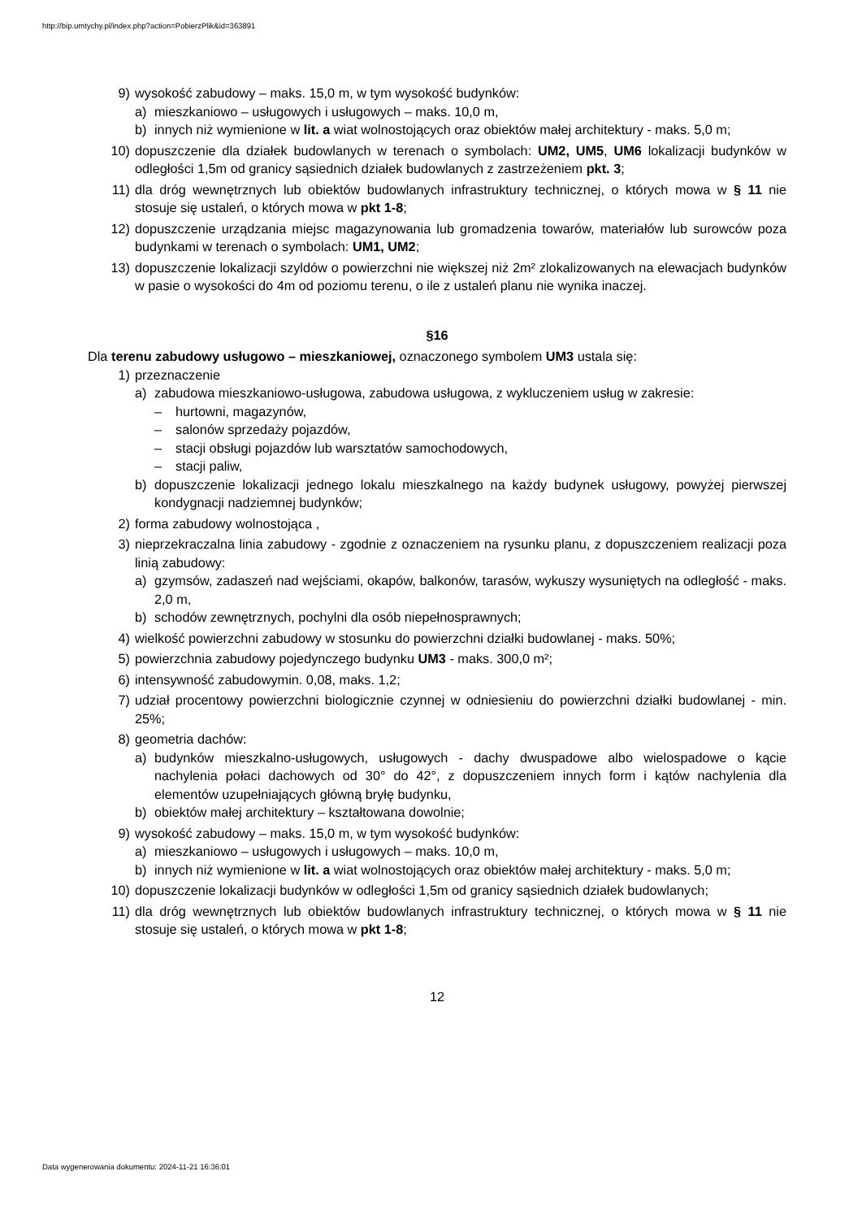http://bip.umtychy.pl/index.php?action=PobierzPlik&id=363891
9) wysokość zabudowy – maks. 15,0 m, w tym wysokość budynków:
a) mieszkaniowo – usługowych i usługowych – maks. 10,0 m,
b) innych niż wymienione w lit. a wiat wolnostojących oraz obiektów małej architektury - maks. 5,0 m;
10) dopuszczenie dla działek budowlanych w terenach o symbolach: UM2, UM5, UM6 lokalizacji budynków w odległości 1,5m od granicy sąsiednich działek budowlanych z zastrzeżeniem pkt. 3;
11) dla dróg wewnętrznych lub obiektów budowlanych infrastruktury technicznej, o których mowa w § 11 nie stosuje się ustaleń, o których mowa w pkt 1-8;
12) dopuszczenie urządzania miejsc magazynowania lub gromadzenia towarów, materiałów lub surowców poza budynkami w terenach o symbolach: UM1, UM2;
13) dopuszczenie lokalizacji szyldów o powierzchni nie większej niż 2m² zlokalizowanych na elewacjach budynków w pasie o wysokości do 4m od poziomu terenu, o ile z ustaleń planu nie wynika inaczej.
§16
Dla terenu zabudowy usługowo – mieszkaniowej, oznaczonego symbolem UM3 ustala się:
1) przeznaczenie
a) zabudowa mieszkaniowo-usługowa, zabudowa usługowa, z wykluczeniem usług w zakresie:
– hurtowni, magazynów,
– salonów sprzedaży pojazdów,
– stacji obsługi pojazdów lub warsztatów samochodowych,
– stacji paliw,
b) dopuszczenie lokalizacji jednego lokalu mieszkalnego na każdy budynek usługowy, powyżej pierwszej kondygnacji nadziemnej budynków;
2) forma zabudowy wolnostojąca ,
3) nieprzekraczalna linia zabudowy - zgodnie z oznaczeniem na rysunku planu, z dopuszczeniem realizacji poza linią zabudowy:
a) gzymsów, zadaszeń nad wejściami, okapów, balkonów, tarasów, wykuszy wysuniętych na odległość - maks. 2,0 m,
b) schodów zewnętrznych, pochylni dla osób niepełnosprawnych;
4) wielkość powierzchni zabudowy w stosunku do powierzchni działki budowlanej - maks. 50%;
5) powierzchnia zabudowy pojedynczego budynku UM3 - maks. 300,0 m²;
6) intensywność zabudowymin. 0,08, maks. 1,2;
7) udział procentowy powierzchni biologicznie czynnej w odniesieniu do powierzchni działki budowlanej - min. 25%;
8) geometria dachów:
a) budynków mieszkalno-usługowych, usługowych - dachy dwuspadowe albo wielospadowe o kącie nachylenia połaci dachowych od 30° do 42°, z dopuszczeniem innych form i kątów nachylenia dla elementów uzupełniających główną bryłę budynku,
b) obiektów małej architektury – kształtowana dowolnie;
9) wysokość zabudowy – maks. 15,0 m, w tym wysokość budynków:
a) mieszkaniowo – usługowych i usługowych – maks. 10,0 m,
b) innych niż wymienione w lit. a wiat wolnostojących oraz obiektów małej architektury - maks. 5,0 m;
10) dopuszczenie lokalizacji budynków w odległości 1,5m od granicy sąsiednich działek budowlanych;
11) dla dróg wewnętrznych lub obiektów budowlanych infrastruktury technicznej, o których mowa w § 11 nie stosuje się ustaleń, o których mowa w pkt 1-8;
12
Data wygenerowania dokumentu: 2024-11-21 16:36:01